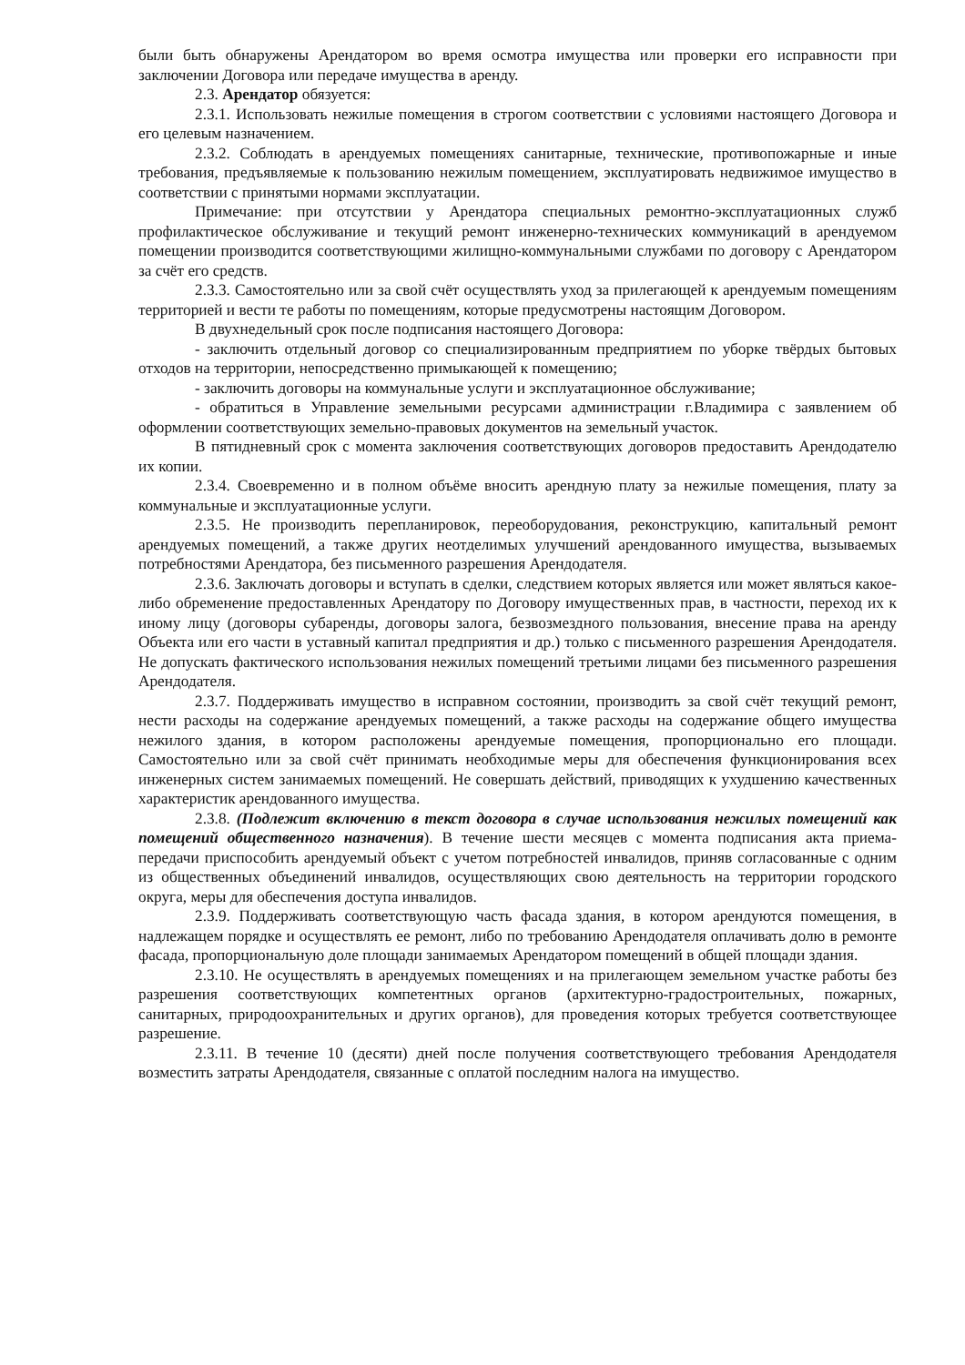были быть обнаружены Арендатором во время осмотра имущества или проверки его исправности при заключении Договора или передаче имущества в аренду.
2.3. Арендатор обязуется:
2.3.1. Использовать нежилые помещения в строгом соответствии с условиями настоящего Договора и его целевым назначением.
2.3.2. Соблюдать в арендуемых помещениях санитарные, технические, противопожарные и иные требования, предъявляемые к пользованию нежилым помещением, эксплуатировать недвижимое имущество в соответствии с принятыми нормами эксплуатации.
Примечание: при отсутствии у Арендатора специальных ремонтно-эксплуатационных служб профилактическое обслуживание и текущий ремонт инженерно-технических коммуникаций в арендуемом помещении производится соответствующими жилищно-коммунальными службами по договору с Арендатором за счёт его средств.
2.3.3. Самостоятельно или за свой счёт осуществлять уход за прилегающей к арендуемым помещениям территорией и вести те работы по помещениям, которые предусмотрены настоящим Договором.
В двухнедельный срок после подписания настоящего Договора:
- заключить отдельный договор со специализированным предприятием по уборке твёрдых бытовых отходов на территории, непосредственно примыкающей к помещению;
- заключить договоры на коммунальные услуги и эксплуатационное обслуживание;
- обратиться в Управление земельными ресурсами администрации г.Владимира с заявлением об оформлении соответствующих земельно-правовых документов на земельный участок.
В пятидневный срок с момента заключения соответствующих договоров предоставить Арендодателю их копии.
2.3.4. Своевременно и в полном объёме вносить арендную плату за нежилые помещения, плату за коммунальные и эксплуатационные услуги.
2.3.5. Не производить перепланировок, переоборудования, реконструкцию, капитальный ремонт арендуемых помещений, а также других неотделимых улучшений арендованного имущества, вызываемых потребностями Арендатора, без письменного разрешения Арендодателя.
2.3.6. Заключать договоры и вступать в сделки, следствием которых является или может являться какое-либо обременение предоставленных Арендатору по Договору имущественных прав, в частности, переход их к иному лицу (договоры субаренды, договоры залога, безвозмездного пользования, внесение права на аренду Объекта или его части в уставный капитал предприятия и др.) только с письменного разрешения Арендодателя. Не допускать фактического использования нежилых помещений третьими лицами без письменного разрешения Арендодателя.
2.3.7. Поддерживать имущество в исправном состоянии, производить за свой счёт текущий ремонт, нести расходы на содержание арендуемых помещений, а также расходы на содержание общего имущества нежилого здания, в котором расположены арендуемые помещения, пропорционально его площади. Самостоятельно или за свой счёт принимать необходимые меры для обеспечения функционирования всех инженерных систем занимаемых помещений. Не совершать действий, приводящих к ухудшению качественных характеристик арендованного имущества.
2.3.8. (Подлежит включению в текст договора в случае использования нежилых помещений как помещений общественного назначения). В течение шести месяцев с момента подписания акта приема-передачи приспособить арендуемый объект с учетом потребностей инвалидов, приняв согласованные с одним из общественных объединений инвалидов, осуществляющих свою деятельность на территории городского округа, меры для обеспечения доступа инвалидов.
2.3.9. Поддерживать соответствующую часть фасада здания, в котором арендуются помещения, в надлежащем порядке и осуществлять ее ремонт, либо по требованию Арендодателя оплачивать долю в ремонте фасада, пропорциональную доле площади занимаемых Арендатором помещений в общей площади здания.
2.3.10. Не осуществлять в арендуемых помещениях и на прилегающем земельном участке работы без разрешения соответствующих компетентных органов (архитектурно-градостроительных, пожарных, санитарных, природоохранительных и других органов), для проведения которых требуется соответствующее разрешение.
2.3.11. В течение 10 (десяти) дней после получения соответствующего требования Арендодателя возместить затраты Арендодателя, связанные с оплатой последним налога на имущество.